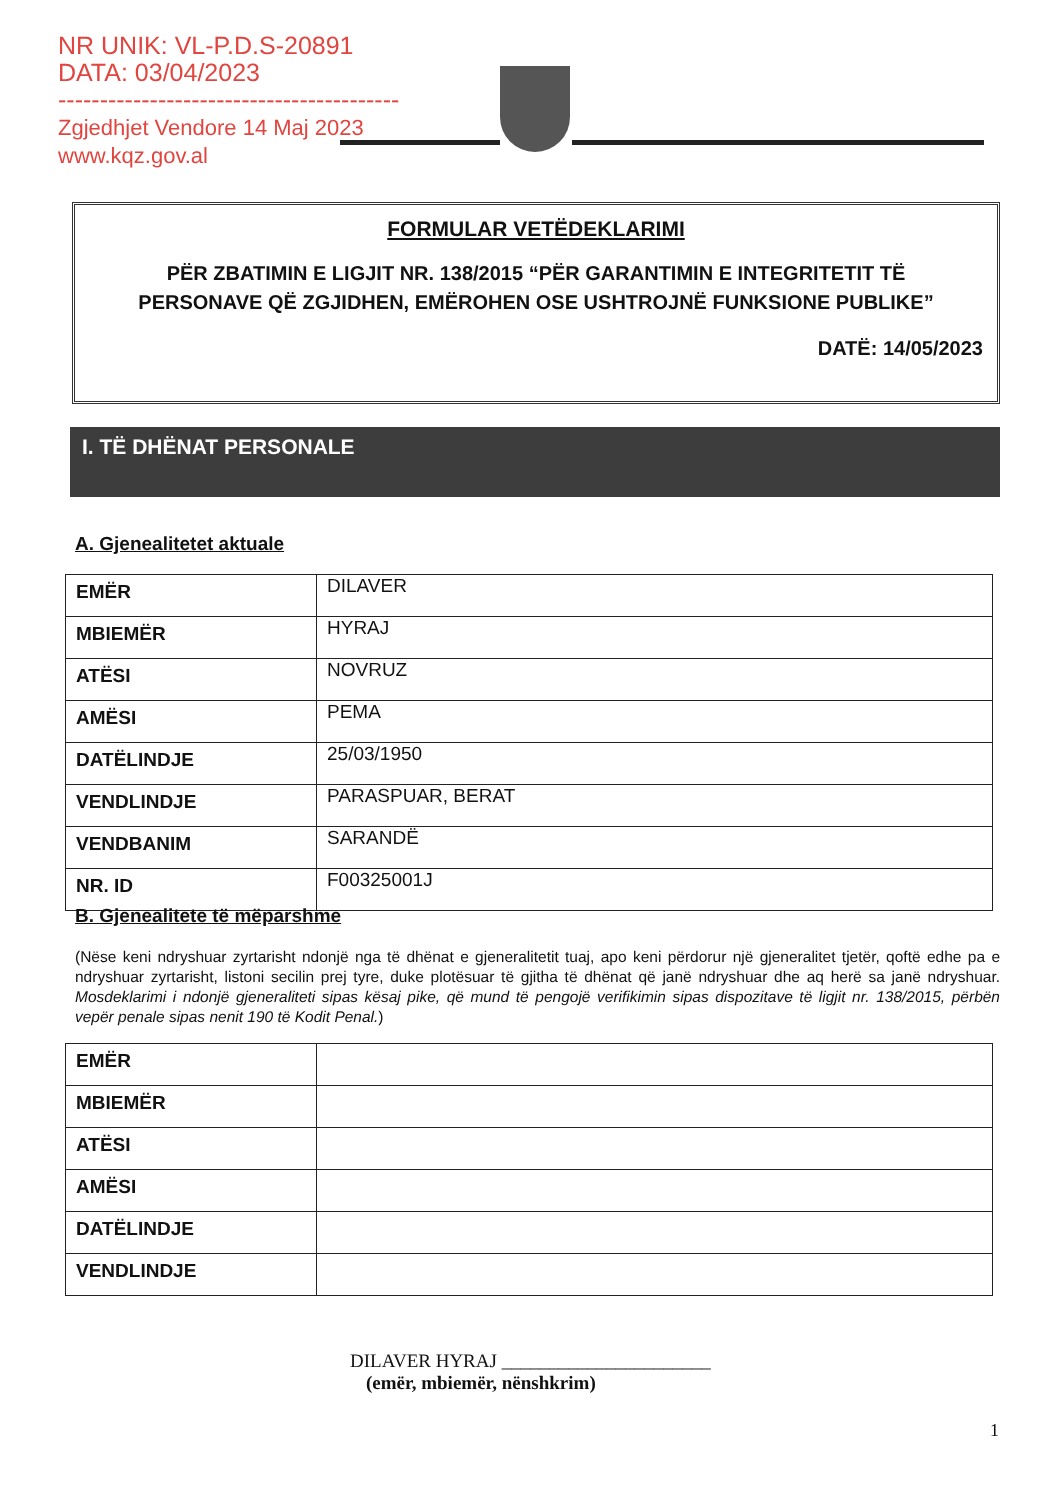NR UNIK: VL-P.D.S-20891
DATA: 03/04/2023
-----------------------------------------
Zgjedhjet Vendore 14 Maj 2023
www.kqz.gov.al
FORMULAR VETËDEKLARIMI
PËR ZBATIMIN E LIGJIT NR. 138/2015 “PËR GARANTIMIN E INTEGRITETIT TË PERSONAVE QË ZGJIDHEN, EMËROHEN OSE USHTROJNË FUNKSIONE PUBLIKE”
DATË: 14/05/2023
I. TË DHËNAT PERSONALE
A. Gjenealitetet aktuale
| EMËR | DILAVER |
| MBIEMËR | HYRAJ |
| ATËSI | NOVRUZ |
| AMËSI | PEMA |
| DATËLINDJE | 25/03/1950 |
| VENDLINDJE | PARASPUAR, BERAT |
| VENDBANIM | SARANDË |
| NR. ID | F00325001J |
B. Gjenealitete të mëparshme
(Nëse keni ndryshuar zyrtarisht ndonjë nga të dhënat e gjeneralitetit tuaj, apo keni përdorur një gjeneralitet tjetër, qoftë edhe pa e ndryshuar zyrtarisht, listoni secilin prej tyre, duke plotësuar të gjitha të dhënat që janë ndryshuar dhe aq herë sa janë ndryshuar. Mosdeklarimi i ndonjë gjeneraliteti sipas kësaj pike, që mund të pengojë verifikimin sipas dispozitave të ligjit nr. 138/2015, përbën vepër penale sipas nenit 190 të Kodit Penal.)
| EMËR | |
| MBIEMËR | |
| ATËSI | |
| AMËSI | |
| DATËLINDJE | |
| VENDLINDJE | |
DILAVER HYRAJ ______________________
(emër, mbiemër, nënshkrim)
1